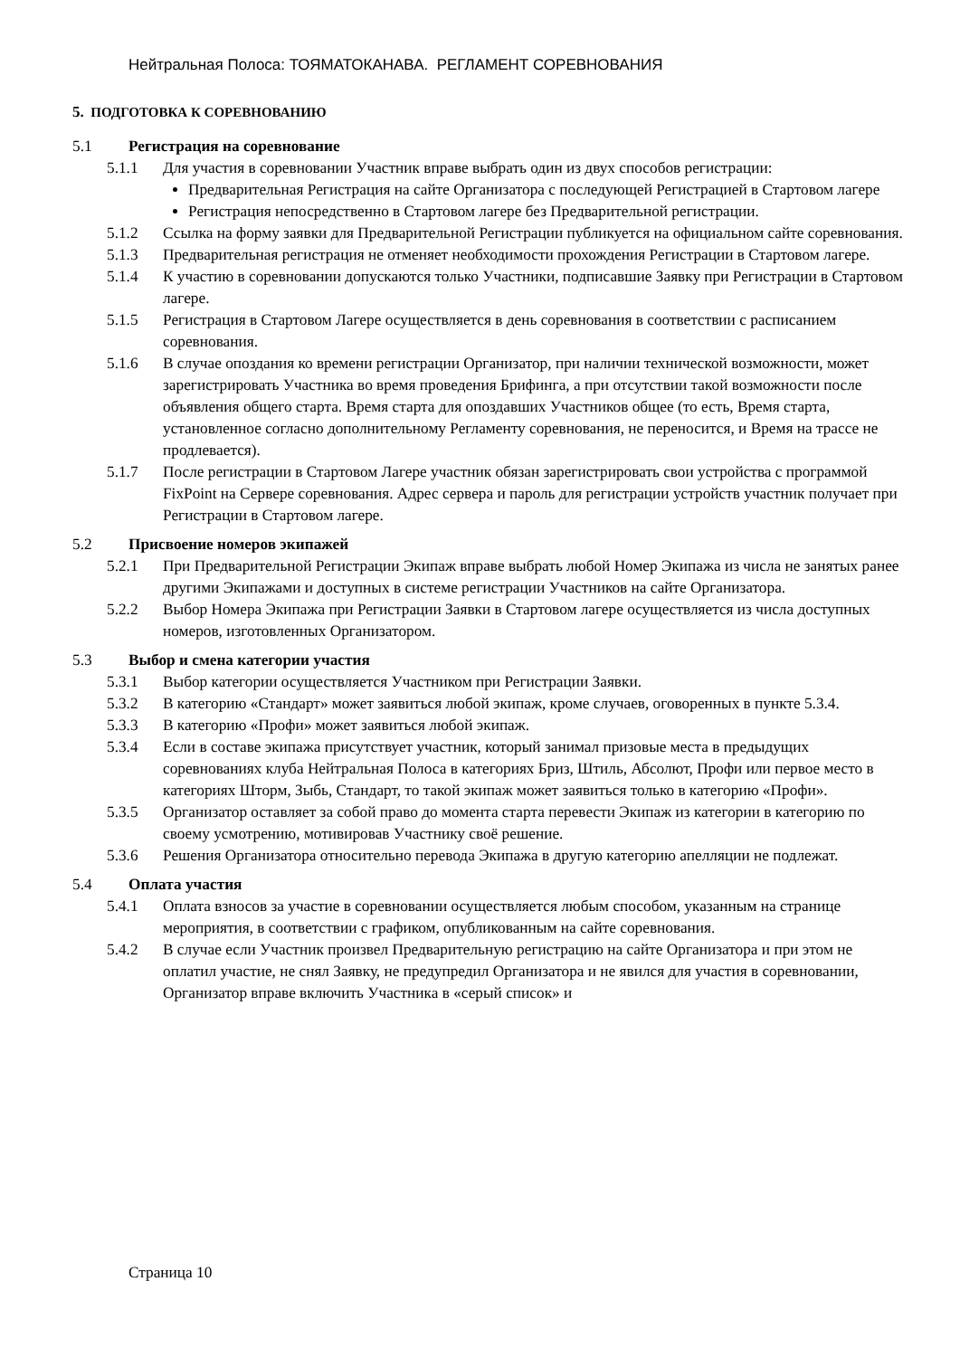Нейтральная Полоса: ТОЯМАТОКАНАВА. РЕГЛАМЕНТ СОРЕВНОВАНИЯ
5. ПОДГОТОВКА К СОРЕВНОВАНИЮ
5.1 Регистрация на соревнование
5.1.1 Для участия в соревновании Участник вправе выбрать один из двух способов регистрации:
Предварительная Регистрация на сайте Организатора с последующей Регистрацией в Стартовом лагере
Регистрация непосредственно в Стартовом лагере без Предварительной регистрации.
5.1.2 Ссылка на форму заявки для Предварительной Регистрации публикуется на официальном сайте соревнования.
5.1.3 Предварительная регистрация не отменяет необходимости прохождения Регистрации в Стартовом лагере.
5.1.4 К участию в соревновании допускаются только Участники, подписавшие Заявку при Регистрации в Стартовом лагере.
5.1.5 Регистрация в Стартовом Лагере осуществляется в день соревнования в соответствии с расписанием соревнования.
5.1.6 В случае опоздания ко времени регистрации Организатор, при наличии технической возможности, может зарегистрировать Участника во время проведения Брифинга, а при отсутствии такой возможности после объявления общего старта. Время старта для опоздавших Участников общее (то есть, Время старта, установленное согласно дополнительному Регламенту соревнования, не переносится, и Время на трассе не продлевается).
5.1.7 После регистрации в Стартовом Лагере участник обязан зарегистрировать свои устройства с программой FixPoint на Сервере соревнования. Адрес сервера и пароль для регистрации устройств участник получает при Регистрации в Стартовом лагере.
5.2 Присвоение номеров экипажей
5.2.1 При Предварительной Регистрации Экипаж вправе выбрать любой Номер Экипажа из числа не занятых ранее другими Экипажами и доступных в системе регистрации Участников на сайте Организатора.
5.2.2 Выбор Номера Экипажа при Регистрации Заявки в Стартовом лагере осуществляется из числа доступных номеров, изготовленных Организатором.
5.3 Выбор и смена категории участия
5.3.1 Выбор категории осуществляется Участником при Регистрации Заявки.
5.3.2 В категорию «Стандарт» может заявиться любой экипаж, кроме случаев, оговоренных в пункте 5.3.4.
5.3.3 В категорию «Профи» может заявиться любой экипаж.
5.3.4 Если в составе экипажа присутствует участник, который занимал призовые места в предыдущих соревнованиях клуба Нейтральная Полоса в категориях Бриз, Штиль, Абсолют, Профи или первое место в категориях Шторм, Зыбь, Стандарт, то такой экипаж может заявиться только в категорию «Профи».
5.3.5 Организатор оставляет за собой право до момента старта перевести Экипаж из категории в категорию по своему усмотрению, мотивировав Участнику своё решение.
5.3.6 Решения Организатора относительно перевода Экипажа в другую категорию апелляции не подлежат.
5.4 Оплата участия
5.4.1 Оплата взносов за участие в соревновании осуществляется любым способом, указанным на странице мероприятия, в соответствии с графиком, опубликованным на сайте соревнования.
5.4.2 В случае если Участник произвел Предварительную регистрацию на сайте Организатора и при этом не оплатил участие, не снял Заявку, не предупредил Организатора и не явился для участия в соревновании, Организатор вправе включить Участника в «серый список» и
Страница 10